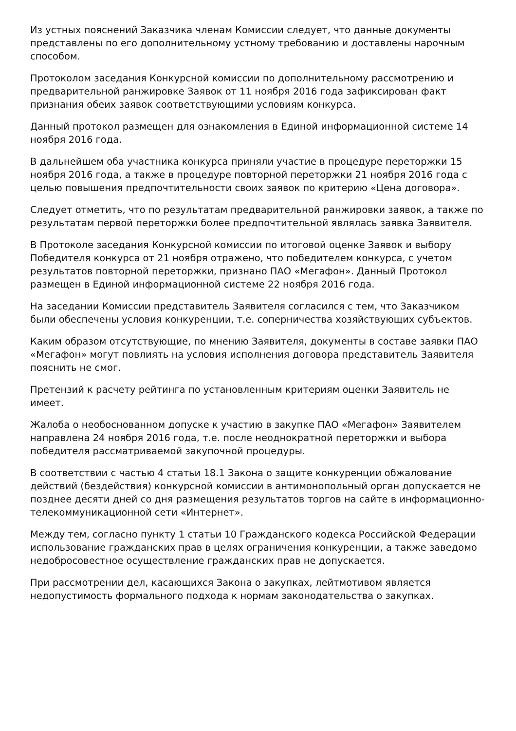Из устных пояснений Заказчика членам Комиссии следует, что данные документы представлены по его дополнительному устному требованию и доставлены нарочным способом.
Протоколом заседания Конкурсной комиссии по дополнительному рассмотрению и предварительной ранжировке Заявок от 11 ноября 2016 года зафиксирован факт признания обеих заявок соответствующими условиям конкурса.
Данный протокол размещен для ознакомления в Единой информационной системе 14 ноября 2016 года.
В дальнейшем оба участника конкурса приняли участие в процедуре переторжки 15 ноября 2016 года, а также в процедуре повторной переторжки 21 ноября 2016 года с целью повышения предпочтительности своих заявок по критерию «Цена договора».
Следует отметить, что по результатам предварительной ранжировки заявок, а также по результатам первой переторжки более предпочтительной являлась заявка Заявителя.
В Протоколе заседания Конкурсной комиссии по итоговой оценке Заявок и выбору Победителя конкурса от 21 ноября отражено, что победителем конкурса, с учетом результатов повторной переторжки, признано ПАО «Мегафон». Данный Протокол размещен в Единой информационной системе 22 ноября 2016 года.
На заседании Комиссии представитель Заявителя согласился с тем, что Заказчиком были обеспечены условия конкуренции, т.е. соперничества хозяйствующих субъектов.
Каким образом отсутствующие, по мнению Заявителя, документы в составе заявки ПАО «Мегафон» могут повлиять на условия исполнения договора представитель Заявителя пояснить не смог.
Претензий к расчету рейтинга по установленным критериям оценки Заявитель не имеет.
Жалоба о необоснованном допуске к участию в закупке ПАО «Мегафон» Заявителем направлена 24 ноября 2016 года, т.е. после неоднократной переторжки и выбора победителя рассматриваемой закупочной процедуры.
В соответствии с частью 4 статьи 18.1 Закона о защите конкуренции обжалование действий (бездействия) конкурсной комиссии в антимонопольный орган допускается не позднее десяти дней со дня размещения результатов торгов на сайте в информационно-телекоммуникационной сети «Интернет».
Между тем, согласно пункту 1 статьи 10 Гражданского кодекса Российской Федерации использование гражданских прав в целях ограничения конкуренции, а также заведомо недобросовестное осуществление гражданских прав не допускается.
При рассмотрении дел, касающихся Закона о закупках, лейтмотивом является недопустимость формального подхода к нормам законодательства о закупках.